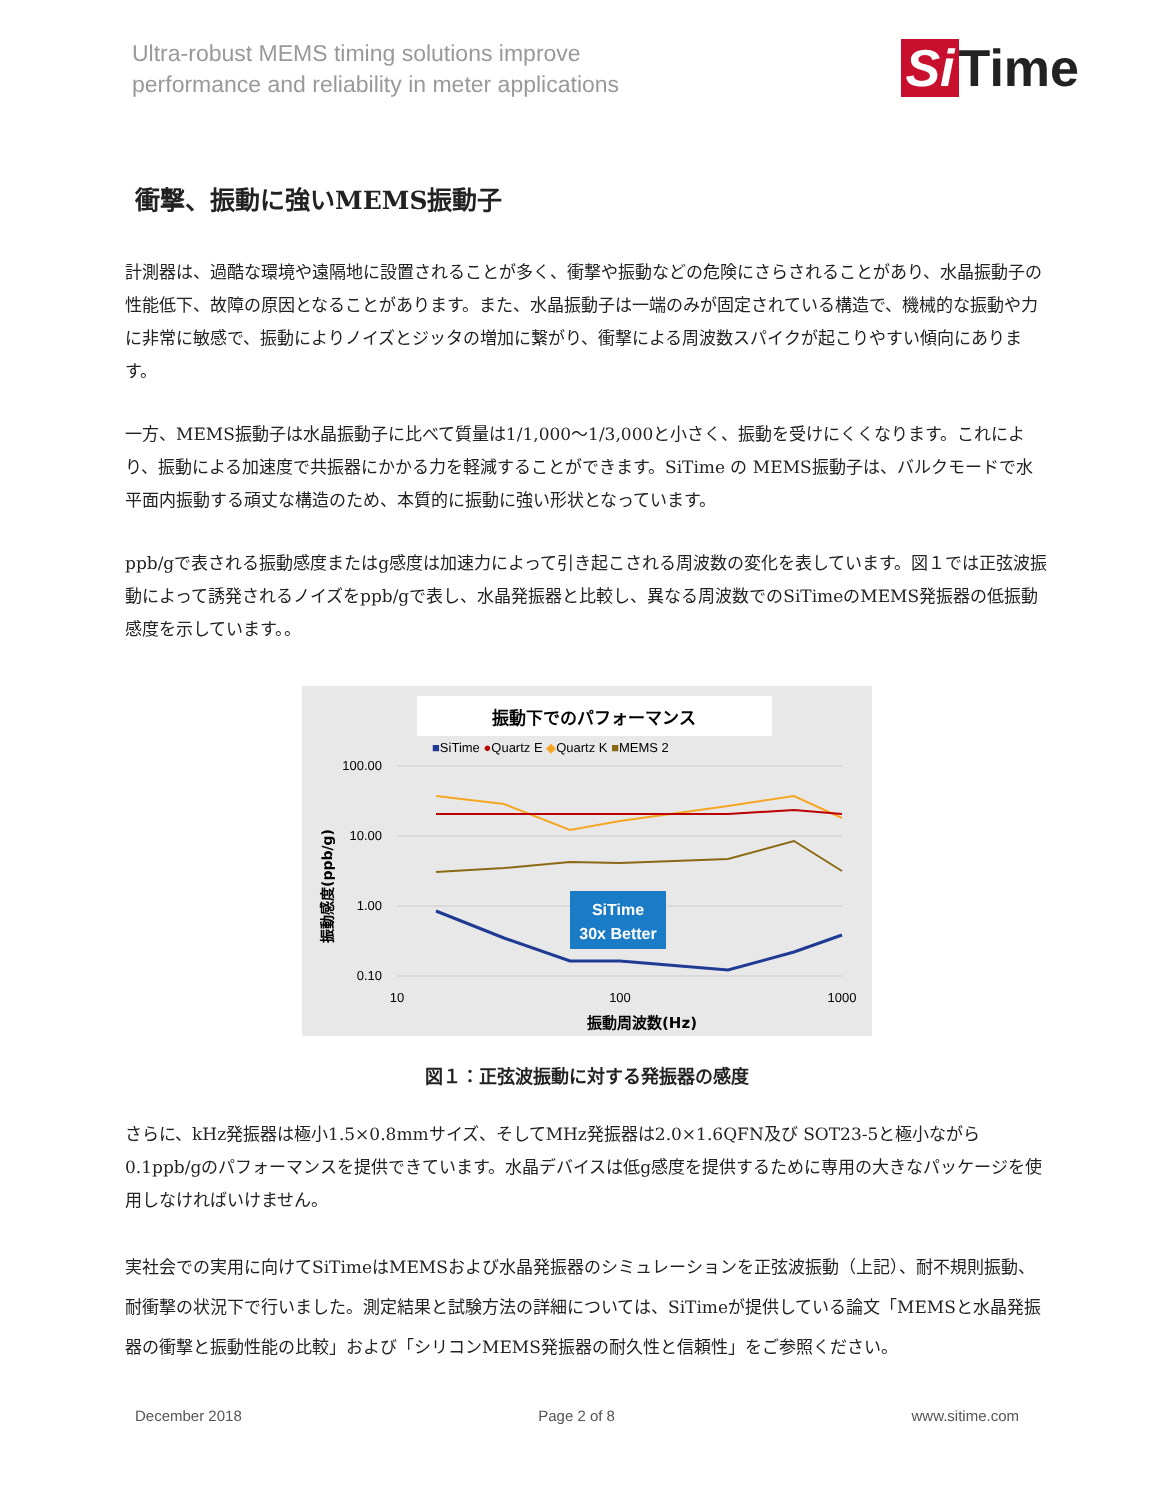Ultra-robust MEMS timing solutions improve
performance and reliability in meter applications
Si Time
衝撃、振動に強いMEMS振動子
計測器は、過酷な環境や遠隔地に設置されることが多く、衝撃や振動などの危険にさらされることがあり、水晶振動子の性能低下、故障の原因となることがあります。また、水晶振動子は一端のみが固定されている構造で、機械的な振動や力に非常に敏感で、振動によりノイズとジッタの増加に繋がり、衝撃による周波数スパイクが起こりやすい傾向にあります。
一方、MEMS振動子は水晶振動子に比べて質量は1/1,000～1/3,000と小さく、振動を受けにくくなります。これにより、振動による加速度で共振器にかかる力を軽減することができます。SiTime の MEMS振動子は、バルクモードで水平面内振動する頑丈な構造のため、本質的に振動に強い形状となっています。
ppb/gで表される振動感度またはg感度は加速力によって引き起こされる周波数の変化を表しています。図１では正弦波振動によって誘発されるノイズをppb/gで表し、水晶発振器と比較し、異なる周波数でのSiTimeのMEMS発振器の低振動感度を示しています。。
振動下でのパフォーマンス
■SiTime ●Quartz E ◆Quartz K ■MEMS 2
100.00
10.00
1.00
0.10
10
100
1000
SiTime
30x Better
振動周波数(Hz)
振動感度(ppb/g)
図１：正弦波振動に対する発振器の感度
さらに、kHz発振器は極小1.5×0.8mmサイズ、そしてMHz発振器は2.0×1.6QFN及び SOT23-5と極小ながら0.1ppb/gのパフォーマンスを提供できています。水晶デバイスは低g感度を提供するために専用の大きなパッケージを使用しなければいけません。
実社会での実用に向けてSiTimeはMEMSおよび水晶発振器のシミュレーションを正弦波振動（上記）、耐不規則振動、耐衝撃の状況下で行いました。測定結果と試験方法の詳細については、SiTimeが提供している論文「MEMSと水晶発振器の衝撃と振動性能の比較」および「シリコンMEMS発振器の耐久性と信頼性」をご参照ください。
December 2018 Page 2 of 8 www.sitime.com